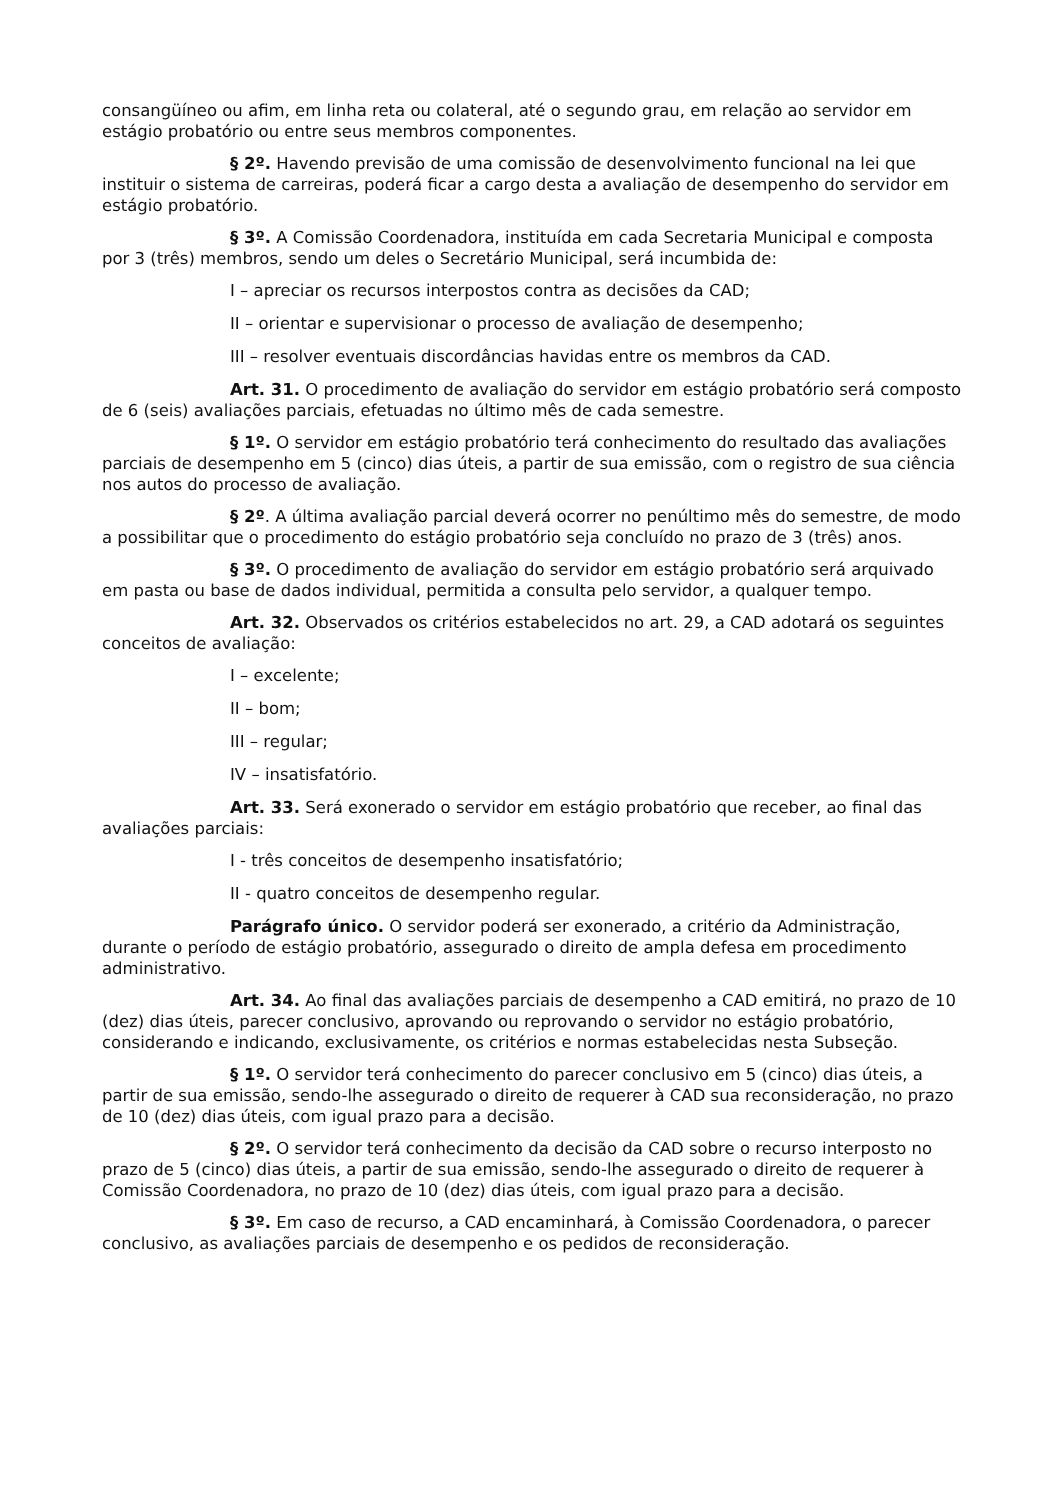consangüíneo ou afim, em linha reta ou colateral, até o segundo grau, em relação ao servidor em estágio probatório ou entre seus membros componentes.
§ 2º. Havendo previsão de uma comissão de desenvolvimento funcional na lei que instituir o sistema de carreiras, poderá ficar a cargo desta a avaliação de desempenho do servidor em estágio probatório.
§ 3º. A Comissão Coordenadora, instituída em cada Secretaria Municipal e composta por 3 (três) membros, sendo um deles o Secretário Municipal, será incumbida de:
I – apreciar os recursos interpostos contra as decisões da CAD;
II – orientar e supervisionar o processo de avaliação de desempenho;
III – resolver eventuais discordâncias havidas entre os membros da CAD.
Art. 31. O procedimento de avaliação do servidor em estágio probatório será composto de 6 (seis) avaliações parciais, efetuadas no último mês de cada semestre.
§ 1º. O servidor em estágio probatório terá conhecimento do resultado das avaliações parciais de desempenho em 5 (cinco) dias úteis, a partir de sua emissão, com o registro de sua ciência nos autos do processo de avaliação.
§ 2º. A última avaliação parcial deverá ocorrer no penúltimo mês do semestre, de modo a possibilitar que o procedimento do estágio probatório seja concluído no prazo de 3 (três) anos.
§ 3º. O procedimento de avaliação do servidor em estágio probatório será arquivado em pasta ou base de dados individual, permitida a consulta pelo servidor, a qualquer tempo.
Art. 32. Observados os critérios estabelecidos no art. 29, a CAD adotará os seguintes conceitos de avaliação:
I – excelente;
II – bom;
III – regular;
IV – insatisfatório.
Art. 33. Será exonerado o servidor em estágio probatório que receber, ao final das avaliações parciais:
I - três conceitos de desempenho insatisfatório;
II - quatro conceitos de desempenho regular.
Parágrafo único. O servidor poderá ser exonerado, a critério da Administração, durante o período de estágio probatório, assegurado o direito de ampla defesa em procedimento administrativo.
Art. 34. Ao final das avaliações parciais de desempenho a CAD emitirá, no prazo de 10 (dez) dias úteis, parecer conclusivo, aprovando ou reprovando o servidor no estágio probatório, considerando e indicando, exclusivamente, os critérios e normas estabelecidas nesta Subseção.
§ 1º. O servidor terá conhecimento do parecer conclusivo em 5 (cinco) dias úteis, a partir de sua emissão, sendo-lhe assegurado o direito de requerer à CAD sua reconsideração, no prazo de 10 (dez) dias úteis, com igual prazo para a decisão.
§ 2º. O servidor terá conhecimento da decisão da CAD sobre o recurso interposto no prazo de 5 (cinco) dias úteis, a partir de sua emissão, sendo-lhe assegurado o direito de requerer à Comissão Coordenadora, no prazo de 10 (dez) dias úteis, com igual prazo para a decisão.
§ 3º. Em caso de recurso, a CAD encaminhará, à Comissão Coordenadora, o parecer conclusivo, as avaliações parciais de desempenho e os pedidos de reconsideração.